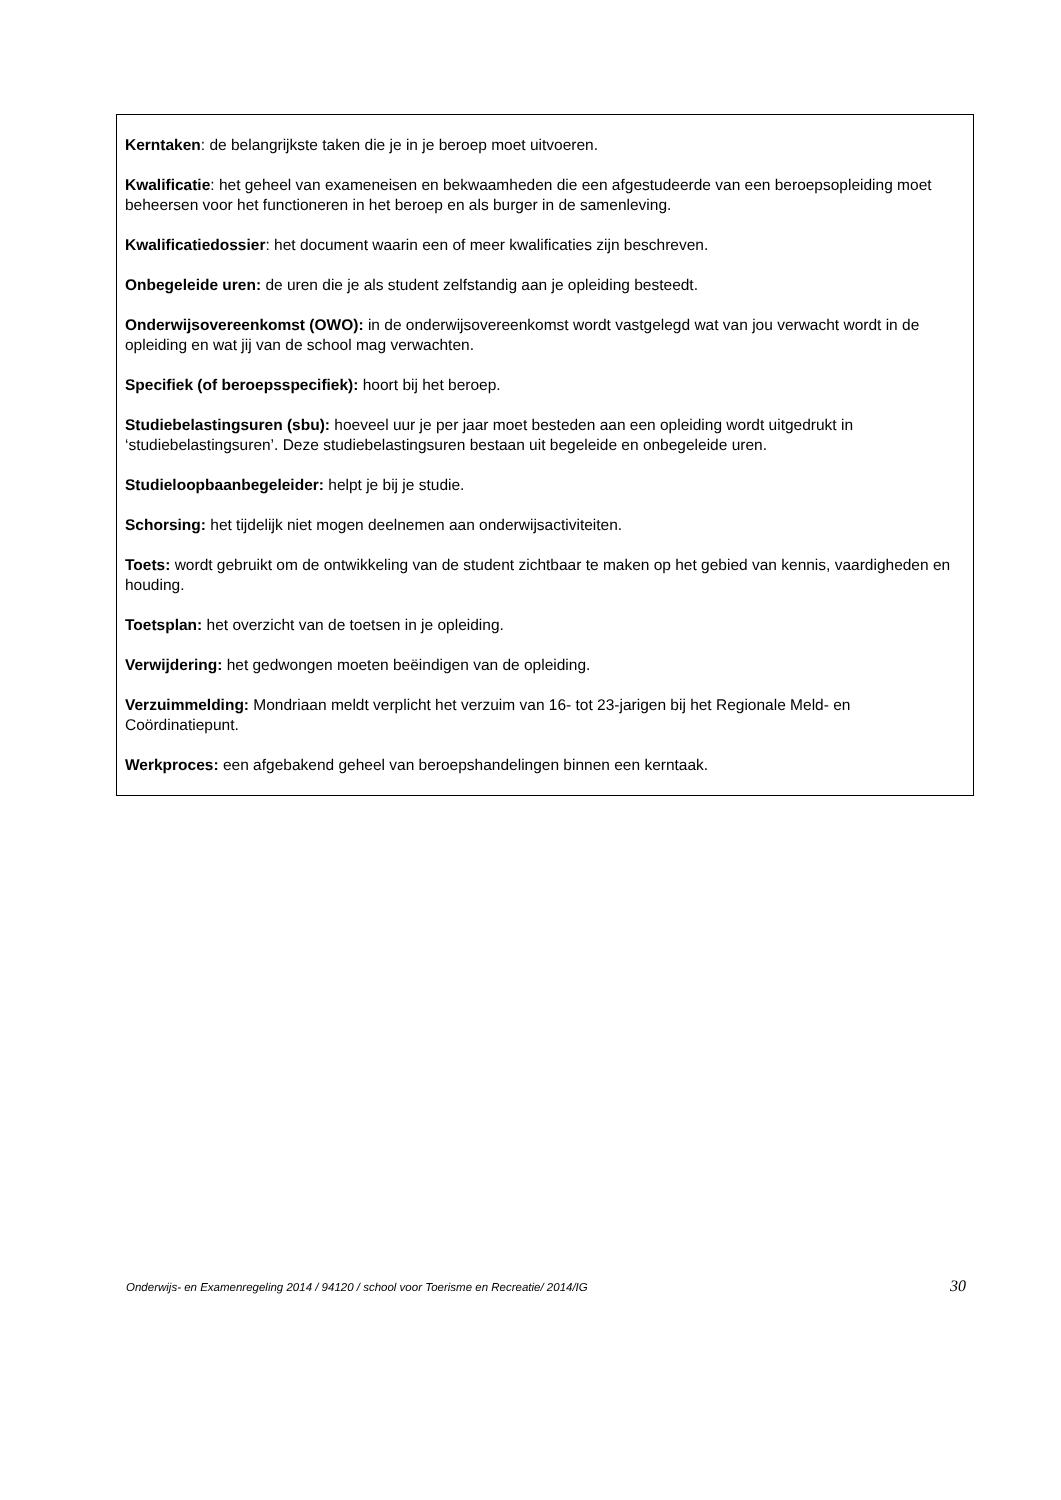Kerntaken: de belangrijkste taken die je in je beroep moet uitvoeren.
Kwalificatie: het geheel van exameneisen en bekwaamheden die een afgestudeerde van een beroepsopleiding moet beheersen voor het functioneren in het beroep en als burger in de samenleving.
Kwalificatiedossier: het document waarin een of meer kwalificaties zijn beschreven.
Onbegeleide uren: de uren die je als student zelfstandig aan je opleiding besteedt.
Onderwijsovereenkomst (OWO): in de onderwijsovereenkomst wordt vastgelegd wat van jou verwacht wordt in de opleiding en wat jij van de school mag verwachten.
Specifiek (of beroepsspecifiek): hoort bij het beroep.
Studiebelastingsuren (sbu): hoeveel uur je per jaar moet besteden aan een opleiding wordt uitgedrukt in ‘studiebelastingsuren’. Deze studiebelastingsuren bestaan uit begeleide en onbegeleide uren.
Studieloopbaanbegeleider: helpt je bij je studie.
Schorsing: het tijdelijk niet mogen deelnemen aan onderwijsactiviteiten.
Toets: wordt gebruikt om de ontwikkeling van de student zichtbaar te maken op het gebied van kennis, vaardigheden en houding.
Toetsplan: het overzicht van de toetsen in je opleiding.
Verwijdering: het gedwongen moeten beëindigen van de opleiding.
Verzuimmelding: Mondriaan meldt verplicht het verzuim van 16- tot 23-jarigen bij het Regionale Meld- en Coördinatiepunt.
Werkproces: een afgebakend geheel van beroepshandelingen binnen een kerntaak.
Onderwijs- en Examenregeling 2014 / 94120 / school voor Toerisme en Recreatie/ 2014/IG 30